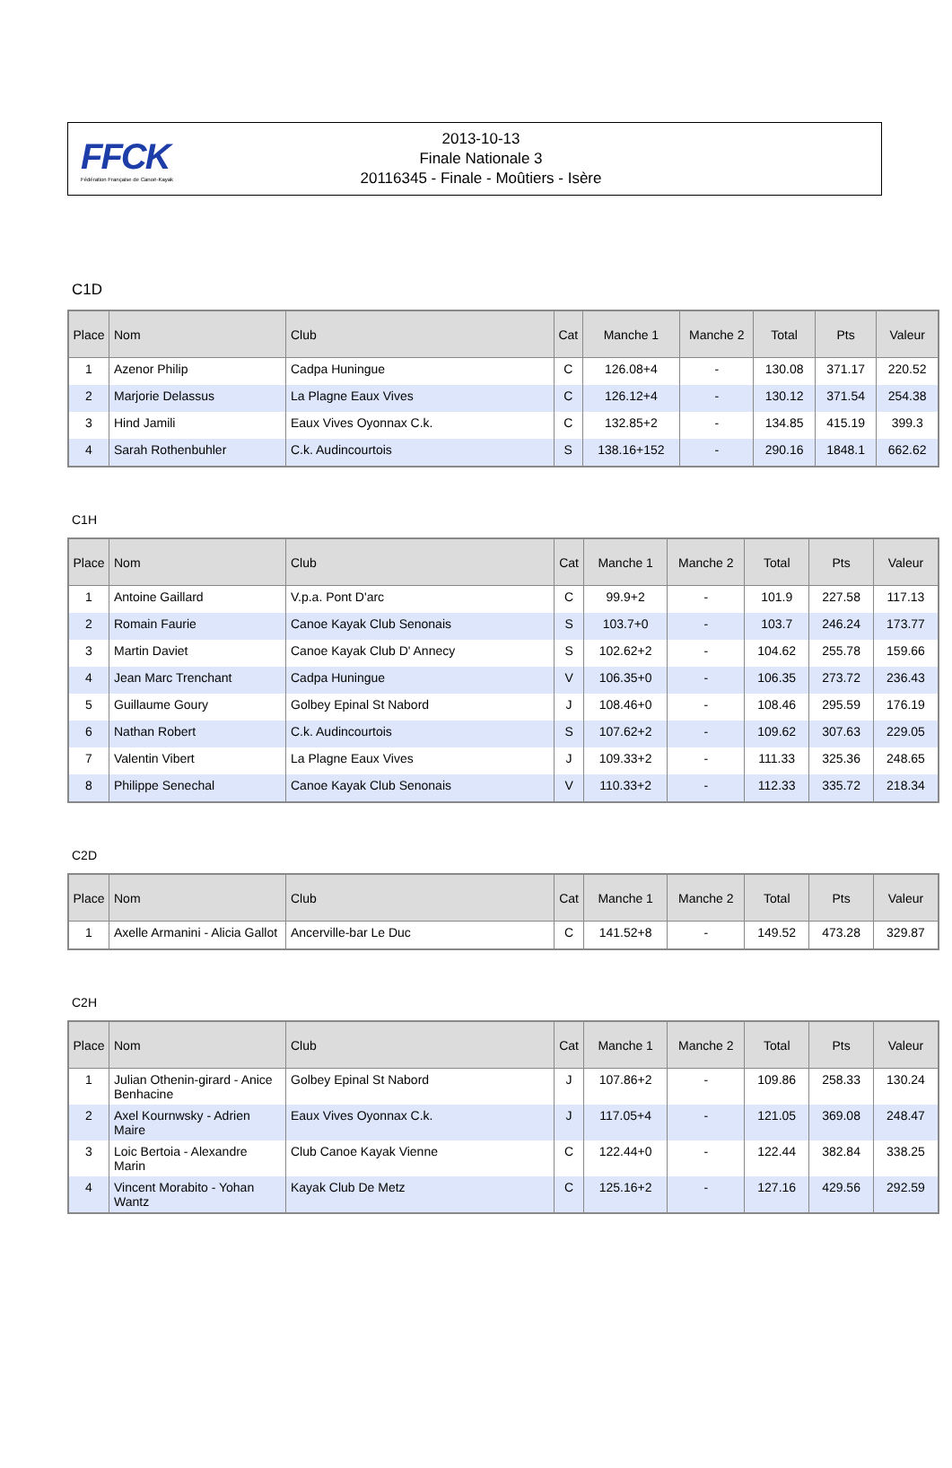FFCK
Fédération Française de Canoë-Kayak
2013-10-13
Finale Nationale 3
20116345 - Finale - Moûtiers - Isère
C1D
| Place | Nom | Club | Cat | Manche 1 | Manche 2 | Total | Pts | Valeur |
| --- | --- | --- | --- | --- | --- | --- | --- | --- |
| 1 | Azenor Philip | Cadpa Huningue | C | 126.08+4 | - | 130.08 | 371.17 | 220.52 |
| 2 | Marjorie Delassus | La Plagne Eaux Vives | C | 126.12+4 | - | 130.12 | 371.54 | 254.38 |
| 3 | Hind Jamili | Eaux Vives Oyonnax C.k. | C | 132.85+2 | - | 134.85 | 415.19 | 399.3 |
| 4 | Sarah Rothenbuhler | C.k. Audincourtois | S | 138.16+152 | - | 290.16 | 1848.1 | 662.62 |
C1H
| Place | Nom | Club | Cat | Manche 1 | Manche 2 | Total | Pts | Valeur |
| --- | --- | --- | --- | --- | --- | --- | --- | --- |
| 1 | Antoine Gaillard | V.p.a. Pont D'arc | C | 99.9+2 | - | 101.9 | 227.58 | 117.13 |
| 2 | Romain Faurie | Canoe Kayak Club Senonais | S | 103.7+0 | - | 103.7 | 246.24 | 173.77 |
| 3 | Martin Daviet | Canoe Kayak Club D' Annecy | S | 102.62+2 | - | 104.62 | 255.78 | 159.66 |
| 4 | Jean Marc Trenchant | Cadpa Huningue | V | 106.35+0 | - | 106.35 | 273.72 | 236.43 |
| 5 | Guillaume Goury | Golbey Epinal St Nabord | J | 108.46+0 | - | 108.46 | 295.59 | 176.19 |
| 6 | Nathan Robert | C.k. Audincourtois | S | 107.62+2 | - | 109.62 | 307.63 | 229.05 |
| 7 | Valentin Vibert | La Plagne Eaux Vives | J | 109.33+2 | - | 111.33 | 325.36 | 248.65 |
| 8 | Philippe Senechal | Canoe Kayak Club Senonais | V | 110.33+2 | - | 112.33 | 335.72 | 218.34 |
C2D
| Place | Nom | Club | Cat | Manche 1 | Manche 2 | Total | Pts | Valeur |
| --- | --- | --- | --- | --- | --- | --- | --- | --- |
| 1 | Axelle Armanini - Alicia Gallot | Ancerville-bar Le Duc | C | 141.52+8 | - | 149.52 | 473.28 | 329.87 |
C2H
| Place | Nom | Club | Cat | Manche 1 | Manche 2 | Total | Pts | Valeur |
| --- | --- | --- | --- | --- | --- | --- | --- | --- |
| 1 | Julian Othenin-girard - Anice Benhacine | Golbey Epinal St Nabord | J | 107.86+2 | - | 109.86 | 258.33 | 130.24 |
| 2 | Axel Kournwsky - Adrien Maire | Eaux Vives Oyonnax C.k. | J | 117.05+4 | - | 121.05 | 369.08 | 248.47 |
| 3 | Loic Bertoia - Alexandre Marin | Club Canoe Kayak Vienne | C | 122.44+0 | - | 122.44 | 382.84 | 338.25 |
| 4 | Vincent Morabito - Yohan Wantz | Kayak Club De Metz | C | 125.16+2 | - | 127.16 | 429.56 | 292.59 |